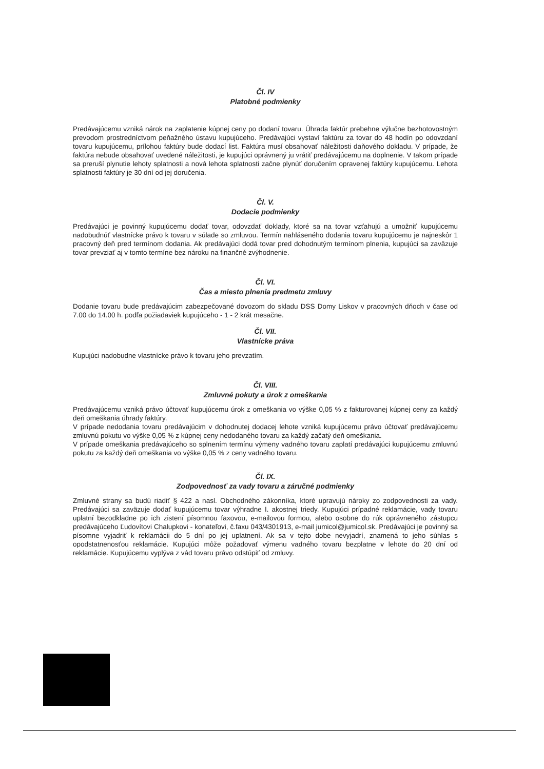Čl. IV
Platobné podmienky
Predávajúcemu vzniká nárok na zaplatenie kúpnej ceny po dodaní tovaru. Úhrada faktúr prebehne výlučne bezhotovostným prevodom prostredníctvom peňažného ústavu kupujúceho. Predávajúci vystaví faktúru za tovar do 48 hodín po odovzdaní tovaru kupujúcemu, prílohou faktúry bude dodací list. Faktúra musí obsahovať náležitosti daňového dokladu. V prípade, že faktúra nebude obsahovať uvedené náležitosti, je kupujúci oprávnený ju vrátiť predávajúcemu na doplnenie. V takom prípade sa preruší plynutie lehoty splatnosti a nová lehota splatnosti začne plynúť doručením opravenej faktúry kupujúcemu. Lehota splatnosti faktúry je 30 dní od jej doručenia.
Čl. V.
Dodacie podmienky
Predávajúci je povinný kupujúcemu dodať tovar, odovzdať doklady, ktoré sa na tovar vzťahujú a umožniť kupujúcemu nadobudnúť vlastnícke právo k tovaru v súlade so zmluvou. Termín nahláseného dodania tovaru kupujúcemu je najneskôr 1 pracovný deň pred termínom dodania. Ak predávajúci dodá tovar pred dohodnutým termínom plnenia, kupujúci sa zaväzuje tovar prevziať aj v tomto termíne bez nároku na finančné zvýhodnenie.
Čl. VI.
Čas a miesto plnenia predmetu zmluvy
Dodanie tovaru bude predávajúcim zabezpečované dovozom do skladu DSS Domy Liskov v pracovných dňoch v čase od 7.00 do 14.00 h. podľa požiadaviek kupujúceho - 1 - 2 krát mesačne.
Čl. VII.
Vlastnícke práva
Kupujúci nadobudne vlastnícke právo k tovaru jeho prevzatím.
Čl. VIII.
Zmluvné pokuty a úrok z omeškania
Predávajúcemu vzniká právo účtovať kupujúcemu úrok z omeškania vo výške 0,05 % z fakturovanej kúpnej ceny za každý deň omeškania úhrady faktúry.
V prípade nedodania tovaru predávajúcim v dohodnutej dodacej lehote vzniká kupujúcemu právo účtovať predávajúcemu zmluvnú pokutu vo výške 0,05 % z kúpnej ceny nedodaného tovaru za každý začatý deň omeškania.
V prípade omeškania predávajúceho so splnením termínu výmeny vadného tovaru zaplatí predávajúci kupujúcemu zmluvnú pokutu za každý deň omeškania vo výške 0,05 % z ceny vadného tovaru.
Čl. IX.
Zodpovednosť za vady tovaru a záručné podmienky
Zmluvné strany sa budú riadiť § 422 a nasl. Obchodného zákonníka, ktoré upravujú nároky zo zodpovednosti za vady. Predávajúci sa zaväzuje dodať kupujúcemu tovar výhradne I. akostnej triedy. Kupujúci prípadné reklamácie, vady tovaru uplatní bezodkladne po ich zistení písomnou faxovou, e-mailovou formou, alebo osobne do rúk oprávneného zástupcu predávajúceho Ľudovítovi Chalupkovi - konateľovi, č.faxu 043/4301913, e-mail jumicol@jumicol.sk. Predávajúci je povinný sa písomne vyjadriť k reklamácii do 5 dní po jej uplatnení. Ak sa v tejto dobe nevyjadrí, znamená to jeho súhlas s opodstatnenosťou reklamácie. Kupujúci môže požadovať výmenu vadného tovaru bezplatne v lehote do 20 dní od reklamácie. Kupujúcemu vyplýva z vád tovaru právo odstúpiť od zmluvy.